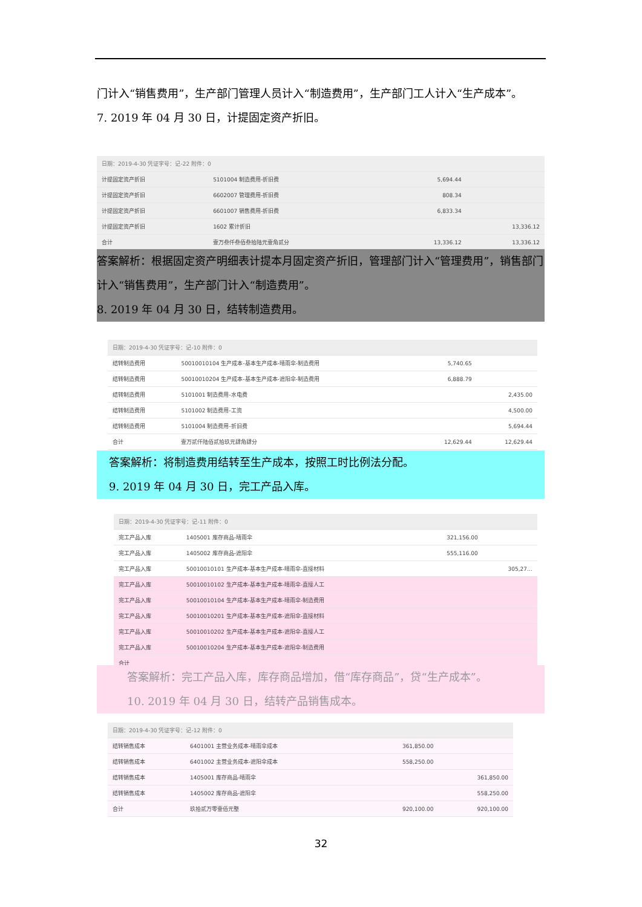门计入“销售费用”，生产部门管理人员计入“制造费用”，生产部门工人计入“生产成本”。
7. 2019 年 04 月 30 日，计提固定资产折旧。
| 日期：2019-4-30 凭证字号：记-22 附件：0 | | | |
| --- | --- | --- | --- |
| 计提固定资产折旧 | 5101004 制造费用-折旧费 | 5,694.44 | |
| 计提固定资产折旧 | 6602007 管理费用-折旧费 | 808.34 | |
| 计提固定资产折旧 | 6601007 销售费用-折旧费 | 6,833.34 | |
| 计提固定资产折旧 | 1602 累计折旧 | | 13,336.12 |
| 合计 | 壹万叁仟叁佰叁拾陆元壹角贰分 | 13,336.12 | 13,336.12 |
答案解析：根据固定资产明细表计提本月固定资产折旧，管理部门计入“管理费用”，销售部门计入“销售费用”，生产部门计入“制造费用”。
8. 2019 年 04 月 30 日，结转制造费用。
| 日期：2019-4-30 凭证字号：记-10 附件：0 | | | |
| --- | --- | --- | --- |
| 结转制造费用 | 50010010104 生产成本-基本生产成本-晴雨伞-制造费用 | 5,740.65 | |
| 结转制造费用 | 50010010204 生产成本-基本生产成本-遮阳伞-制造费用 | 6,888.79 | |
| 结转制造费用 | 5101001 制造费用-水电费 | | 2,435.00 |
| 结转制造费用 | 5101002 制造费用-工资 | | 4,500.00 |
| 结转制造费用 | 5101004 制造费用-折旧费 | | 5,694.44 |
| 合计 | 壹万贰仟陆佰贰拾玖元肆角肆分 | 12,629.44 | 12,629.44 |
答案解析：将制造费用结转至生产成本，按照工时比例法分配。
9. 2019 年 04 月 30 日，完工产品入库。
| 日期：2019-4-30 凭证字号：记-11 附件：0 | | | |
| --- | --- | --- | --- |
| 完工产品入库 | 1405001 库存商品-晴雨伞 | 321,156.00 | |
| 完工产品入库 | 1405002 库存商品-遮阳伞 | 555,116.00 | |
| 完工产品入库 | 50010010101 生产成本-基本生产成本-晴雨伞-直接材料 | | 305,27… |
| 完工产品入库 | 50010010102 生产成本-基本生产成本-晴雨伞-直接人工 | | |
| 完工产品入库 | 50010010104 生产成本-基本生产成本-晴雨伞-制造费用 | | |
| 完工产品入库 | 50010010201 生产成本-基本生产成本-遮阳伞-直接材料 | | |
| 完工产品入库 | 50010010202 生产成本-基本生产成本-遮阳伞-直接人工 | | |
| 完工产品入库 | 50010010204 生产成本-基本生产成本-遮阳伞-制造费用 | | |
| 合计 | | | |
答案解析：完工产品入库，库存商品增加，借“库存商品”，贷“生产成本”。
10. 2019 年 04 月 30 日，结转产品销售成本。
| 日期：2019-4-30 凭证字号：记-12 附件：0 | | | |
| --- | --- | --- | --- |
| 结转销售成本 | 6401001 主营业务成本-晴雨伞成本 | 361,850.00 | |
| 结转销售成本 | 6401002 主营业务成本-遮阳伞成本 | 558,250.00 | |
| 结转销售成本 | 1405001 库存商品-晴雨伞 | | 361,850.00 |
| 结转销售成本 | 1405002 库存商品-遮阳伞 | | 558,250.00 |
| 合计 | 玖拾贰万零壹佰元整 | 920,100.00 | 920,100.00 |
32